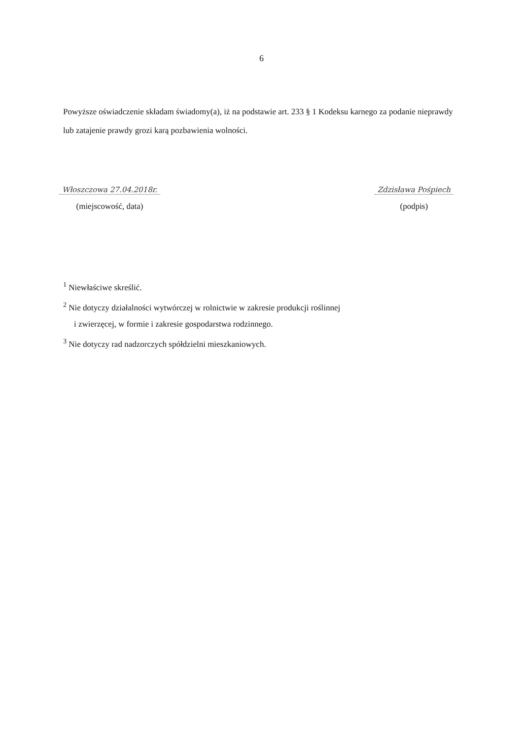6
Powyższe oświadczenie składam świadomy(a), iż na podstawie art. 233 § 1 Kodeksu karnego za podanie nieprawdy lub zatajenie prawdy grozi karą pozbawienia wolności.
Włoszczowa 27.04.2018r.
(miejscowość, data)
Zdzisława Pośpiech
(podpis)
<sup>1</sup> Niewłaściwe skreślić.
<sup>2</sup> Nie dotyczy działalności wytwórczej w rolnictwie w zakresie produkcji roślinnej
i zwierzęcej, w formie i zakresie gospodarstwa rodzinnego.
<sup>3</sup> Nie dotyczy rad nadzorczych spółdzielni mieszkaniowych.